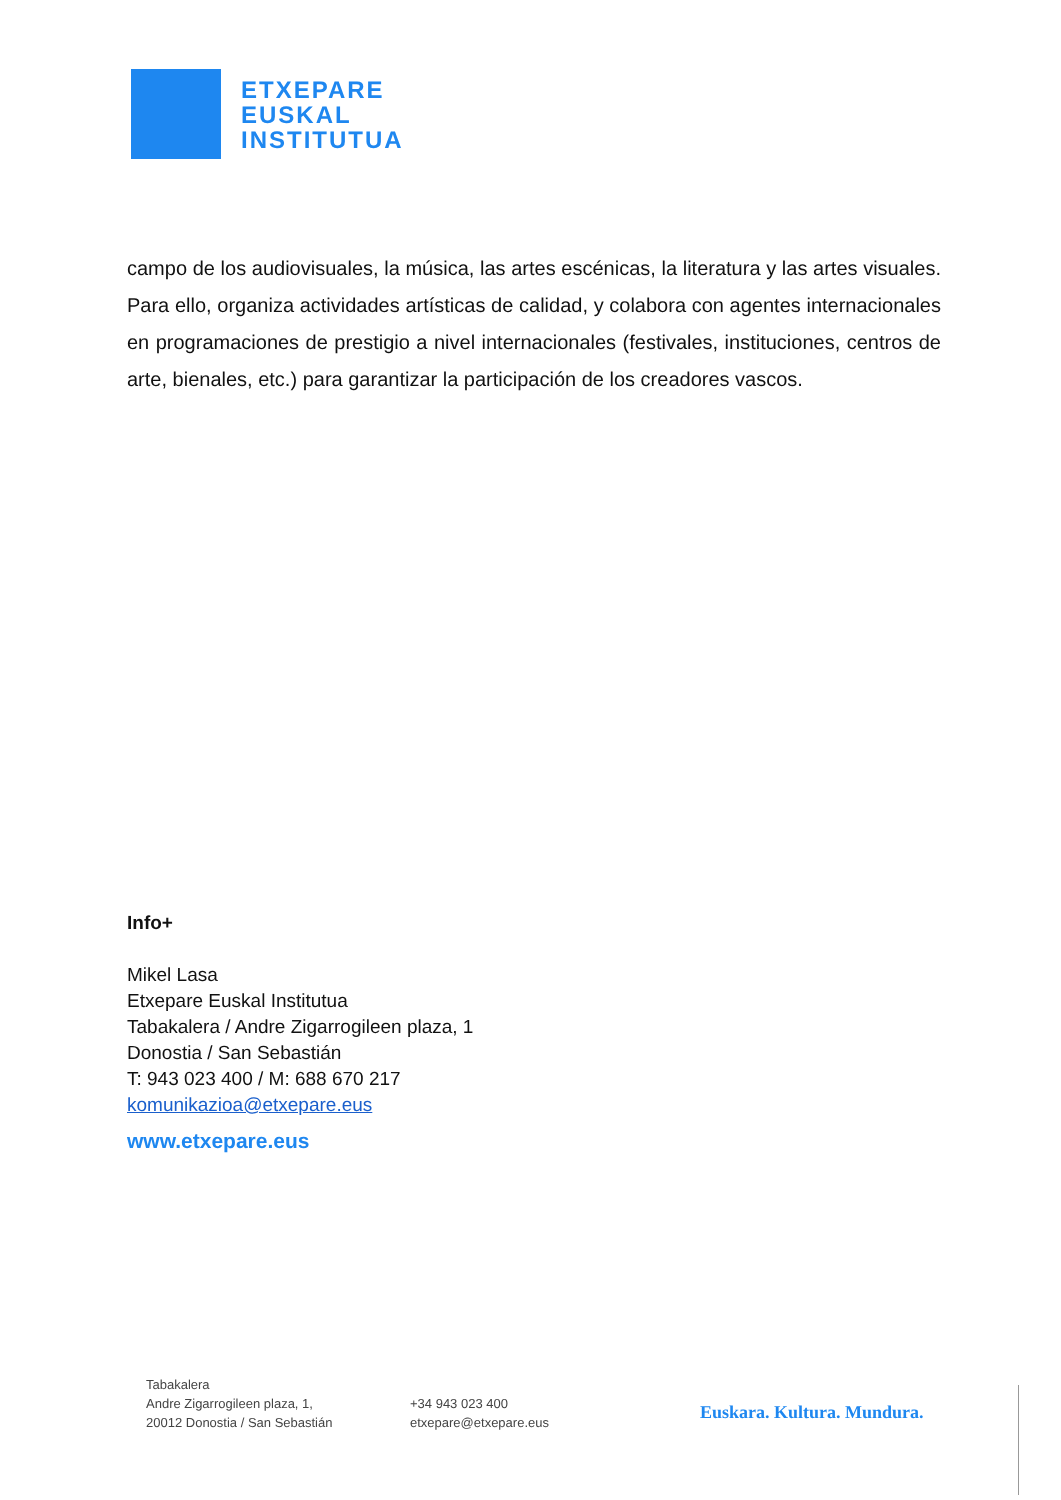ETXEPARE
EUSKAL
INSTITUTUA
campo de los audiovisuales, la música, las artes escénicas, la literatura y las artes visuales. Para ello, organiza actividades artísticas de calidad, y colabora con agentes internacionales en programaciones de prestigio a nivel internacionales (festivales, instituciones, centros de arte, bienales, etc.) para garantizar la participación de los creadores vascos.
Info+
Mikel Lasa
Etxepare Euskal Institutua
Tabakalera / Andre Zigarrogileen plaza, 1
Donostia / San Sebastián
T: 943 023 400 / M: 688 670 217
komunikazioa@etxepare.eus
www.etxepare.eus
Tabakalera
Andre Zigarrogileen plaza, 1,
20012 Donostia / San Sebastián
+34 943 023 400
etxepare@etxepare.eus
Euskara. Kultura. Mundura.